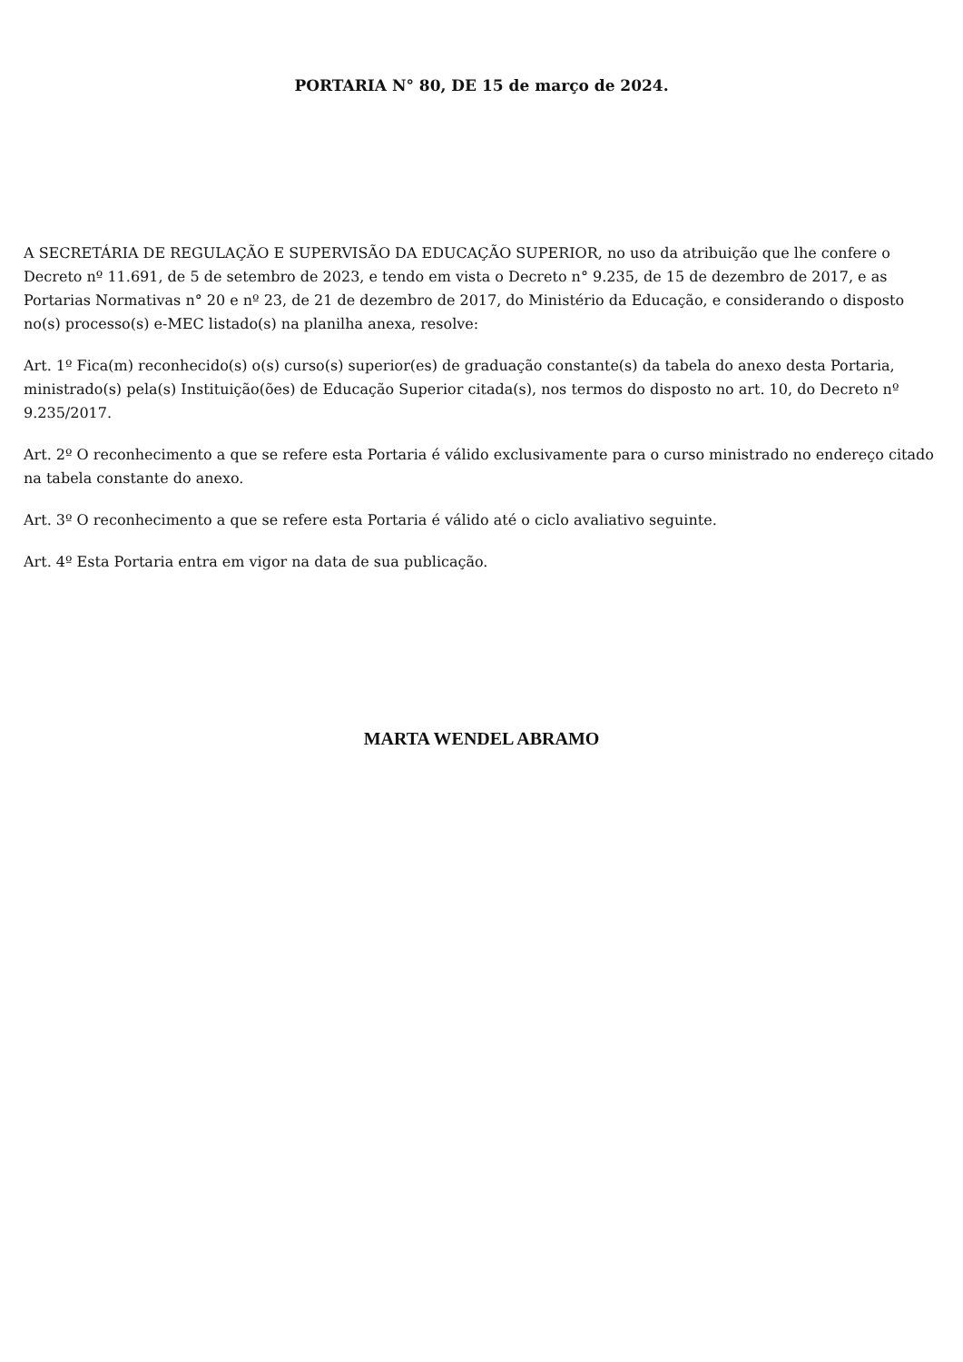PORTARIA N° 80, DE 15 de março de 2024.
A SECRETÁRIA DE REGULAÇÃO E SUPERVISÃO DA EDUCAÇÃO SUPERIOR, no uso da atribuição que lhe confere o Decreto nº 11.691, de 5 de setembro de 2023, e tendo em vista o Decreto n° 9.235, de 15 de dezembro de 2017, e as Portarias Normativas n° 20 e nº 23, de 21 de dezembro de 2017, do Ministério da Educação, e considerando o disposto no(s) processo(s) e-MEC listado(s) na planilha anexa, resolve:
Art. 1º Fica(m) reconhecido(s) o(s) curso(s) superior(es) de graduação constante(s) da tabela do anexo desta Portaria, ministrado(s) pela(s) Instituição(ões) de Educação Superior citada(s), nos termos do disposto no art. 10, do Decreto nº 9.235/2017.
Art. 2º O reconhecimento a que se refere esta Portaria é válido exclusivamente para o curso ministrado no endereço citado na tabela constante do anexo.
Art. 3º O reconhecimento a que se refere esta Portaria é válido até o ciclo avaliativo seguinte.
Art. 4º Esta Portaria entra em vigor na data de sua publicação.
MARTA WENDEL ABRAMO